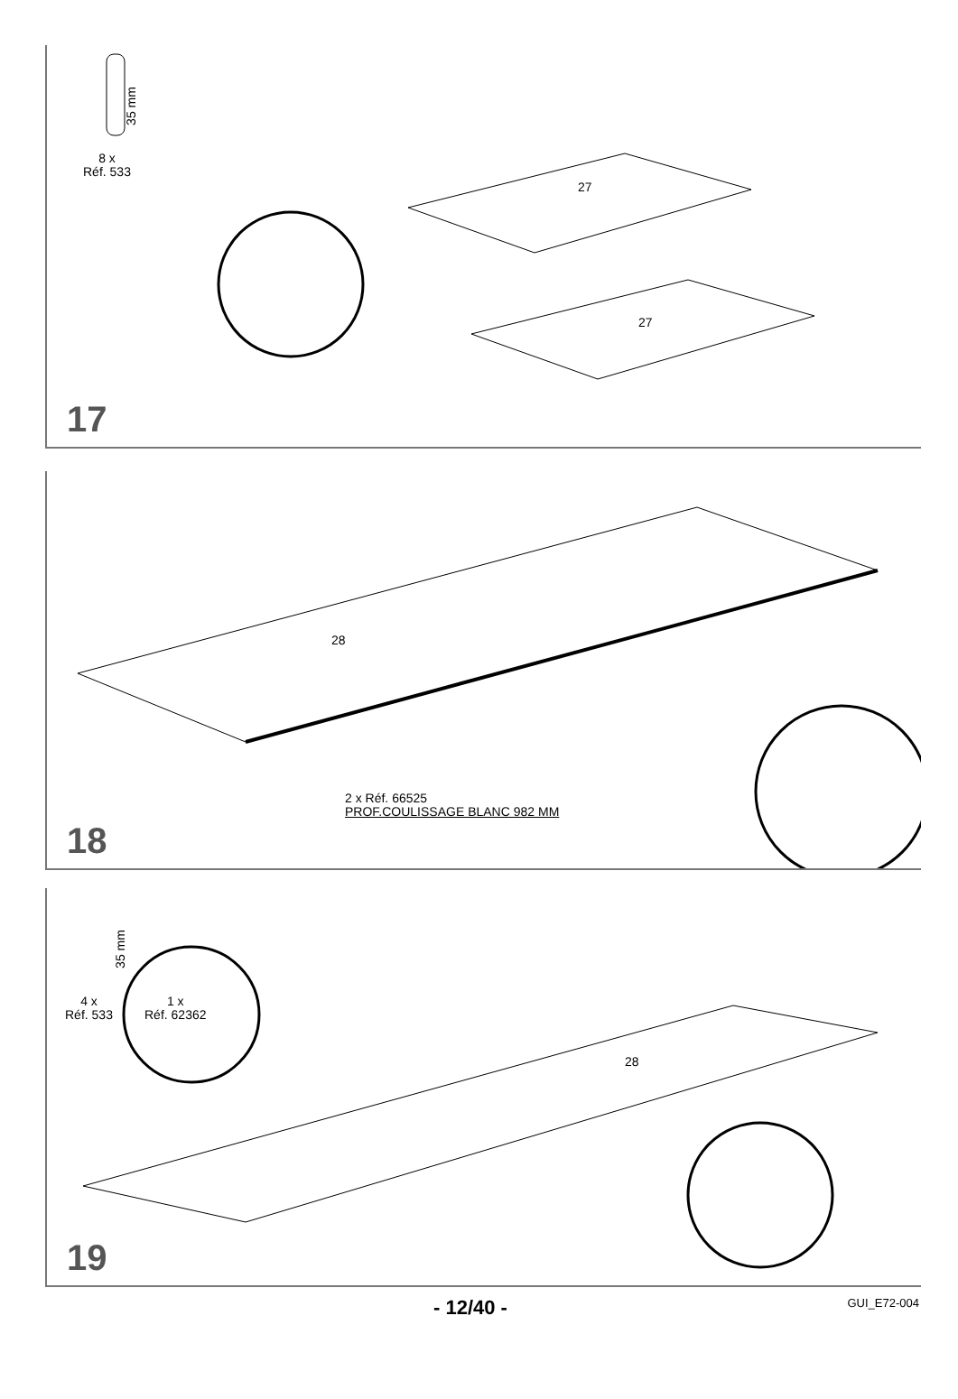8 x
Réf. 533
35 mm
27
27
17
28
2 x Réf. 66525
PROF.COULISSAGE BLANC 982 MM
18
4 x
Réf. 533
1 x
Réf. 62362
35 mm
28
19
- 12/40 - GUI_E72-004